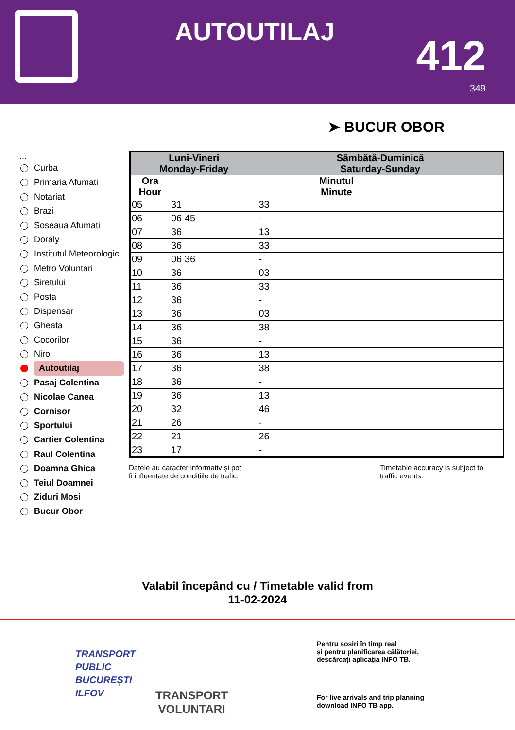AUTOUTILAJ 412
349
➤ BUCUR OBOR
...
Curba
Primaria Afumati
Notariat
Brazi
Soseaua Afumati
Doraly
Institutul Meteorologic
Metro Voluntari
Siretului
Posta
Dispensar
Gheata
Cocorilor
Niro
Autoutilaj
Pasaj Colentina
Nicolae Canea
Cornisor
Sportului
Cartier Colentina
Raul Colentina
Doamna Ghica
Teiul Doamnei
Ziduri Mosi
Bucur Obor
| Luni-Vineri Monday-Friday | | Sâmbătă-Duminică Saturday-Sunday |
| --- | --- | --- |
| Ora Hour | Minutul Minute | |
| 05 | 31 | 33 |
| 06 | 06 45 | - |
| 07 | 36 | 13 |
| 08 | 36 | 33 |
| 09 | 06 36 | - |
| 10 | 36 | 03 |
| 11 | 36 | 33 |
| 12 | 36 | - |
| 13 | 36 | 03 |
| 14 | 36 | 38 |
| 15 | 36 | - |
| 16 | 36 | 13 |
| 17 | 36 | 38 |
| 18 | 36 | - |
| 19 | 36 | 13 |
| 20 | 32 | 46 |
| 21 | 26 | - |
| 22 | 21 | 26 |
| 23 | 17 | - |
Datele au caracter informativ și pot
fi influențate de condițiile de trafic.
Timetable accuracy is subject to
traffic events.
Valabil începând cu / Timetable valid from
11-02-2024
TRANSPORT
PUBLIC
BUCUREȘTI
ILFOV
TRANSPORT
VOLUNTARI
Pentru sosiri în timp real
și pentru planificarea călătoriei,
descărcați aplicația INFO TB.
For live arrivals and trip planning
download INFO TB app.